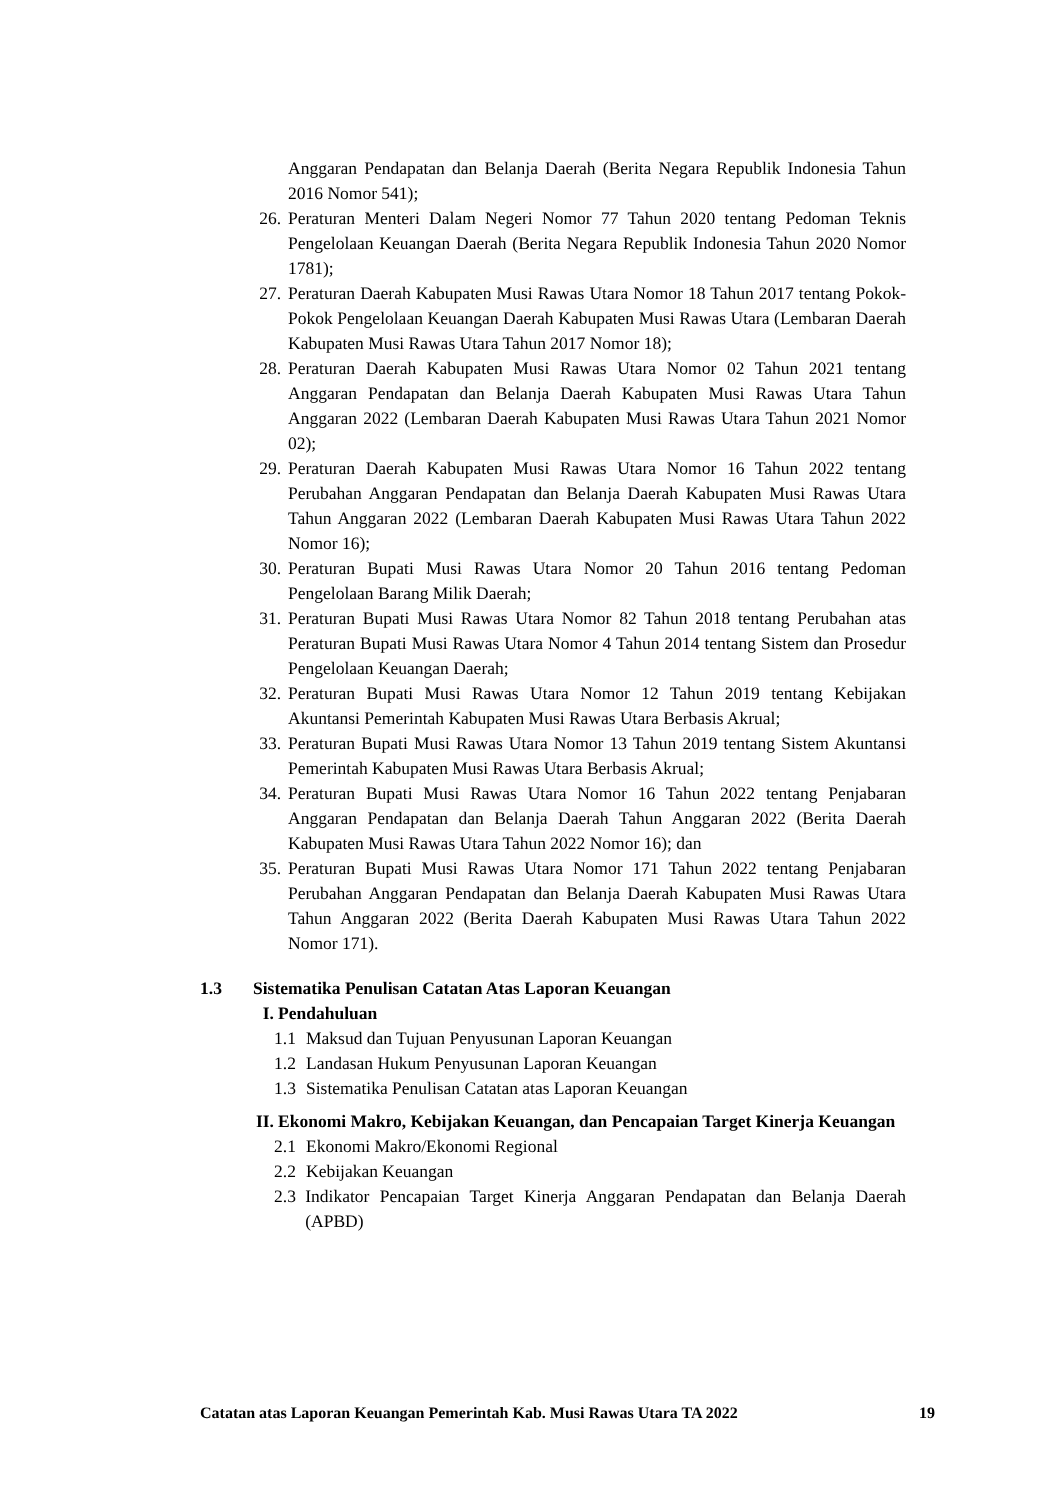Anggaran Pendapatan dan Belanja Daerah (Berita Negara Republik Indonesia Tahun 2016 Nomor 541);
26. Peraturan Menteri Dalam Negeri Nomor 77 Tahun 2020 tentang Pedoman Teknis Pengelolaan Keuangan Daerah (Berita Negara Republik Indonesia Tahun 2020 Nomor 1781);
27. Peraturan Daerah Kabupaten Musi Rawas Utara Nomor 18 Tahun 2017 tentang Pokok- Pokok Pengelolaan Keuangan Daerah Kabupaten Musi Rawas Utara (Lembaran Daerah Kabupaten Musi Rawas Utara Tahun 2017 Nomor 18);
28. Peraturan Daerah Kabupaten Musi Rawas Utara Nomor 02 Tahun 2021 tentang Anggaran Pendapatan dan Belanja Daerah Kabupaten Musi Rawas Utara Tahun Anggaran 2022 (Lembaran Daerah Kabupaten Musi Rawas Utara Tahun 2021 Nomor 02);
29. Peraturan Daerah Kabupaten Musi Rawas Utara Nomor 16 Tahun 2022 tentang Perubahan Anggaran Pendapatan dan Belanja Daerah Kabupaten Musi Rawas Utara Tahun Anggaran 2022 (Lembaran Daerah Kabupaten Musi Rawas Utara Tahun 2022 Nomor 16);
30. Peraturan Bupati Musi Rawas Utara Nomor 20 Tahun 2016 tentang Pedoman Pengelolaan Barang Milik Daerah;
31. Peraturan Bupati Musi Rawas Utara Nomor 82 Tahun 2018 tentang Perubahan atas Peraturan Bupati Musi Rawas Utara Nomor 4 Tahun 2014 tentang Sistem dan Prosedur Pengelolaan Keuangan Daerah;
32. Peraturan Bupati Musi Rawas Utara Nomor 12 Tahun 2019 tentang Kebijakan Akuntansi Pemerintah Kabupaten Musi Rawas Utara Berbasis Akrual;
33. Peraturan Bupati Musi Rawas Utara Nomor 13 Tahun 2019 tentang Sistem Akuntansi Pemerintah Kabupaten Musi Rawas Utara Berbasis Akrual;
34. Peraturan Bupati Musi Rawas Utara Nomor 16 Tahun 2022 tentang Penjabaran Anggaran Pendapatan dan Belanja Daerah Tahun Anggaran 2022 (Berita Daerah Kabupaten Musi Rawas Utara Tahun 2022 Nomor 16); dan
35. Peraturan Bupati Musi Rawas Utara Nomor 171 Tahun 2022 tentang Penjabaran Perubahan Anggaran Pendapatan dan Belanja Daerah Kabupaten Musi Rawas Utara Tahun Anggaran 2022 (Berita Daerah Kabupaten Musi Rawas Utara Tahun 2022 Nomor 171).
1.3 Sistematika Penulisan Catatan Atas Laporan Keuangan
I. Pendahuluan
1.1 Maksud dan Tujuan Penyusunan Laporan Keuangan
1.2 Landasan Hukum Penyusunan Laporan Keuangan
1.3 Sistematika Penulisan Catatan atas Laporan Keuangan
II. Ekonomi Makro, Kebijakan Keuangan, dan Pencapaian Target Kinerja Keuangan
2.1 Ekonomi Makro/Ekonomi Regional
2.2 Kebijakan Keuangan
2.3 Indikator Pencapaian Target Kinerja Anggaran Pendapatan dan Belanja Daerah (APBD)
Catatan atas Laporan Keuangan Pemerintah Kab. Musi Rawas Utara TA 2022 19